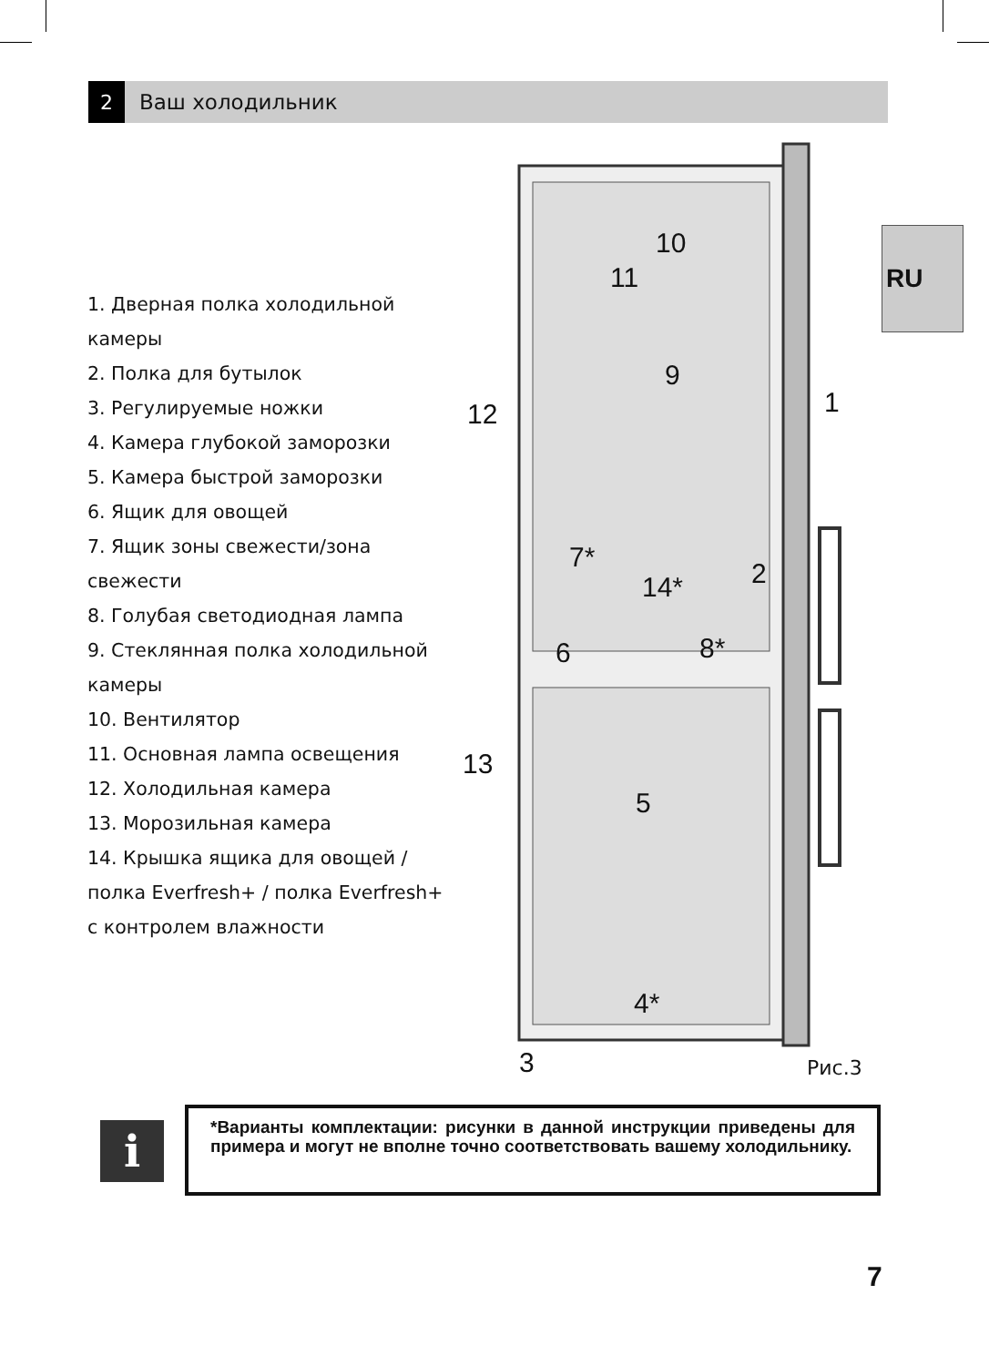2
Ваш холодильник
RU
1. Дверная полка холодильной камеры
2. Полка для бутылок
3. Регулируемые ножки
4. Камера глубокой заморозки
5. Камера быстрой заморозки
6. Ящик для овощей
7. Ящик зоны свежести/зона свежести
8. Голубая светодиодная лампа
9. Стеклянная полка холодильной камеры
10. Вентилятор
11. Основная лампа освещения
12. Холодильная камера
13. Морозильная камера
14. Крышка ящика для овощей / полка Everfresh+ / полка Everfresh+ с контролем влажности
10
11
9
1
7*
2 14*
6 8*
5
4*
3 Рис.3
12
13
i
*Варианты комплектации: рисунки в данной инструкции приведены для примера и могут не вполне точно соответствовать вашему холодильнику.
7